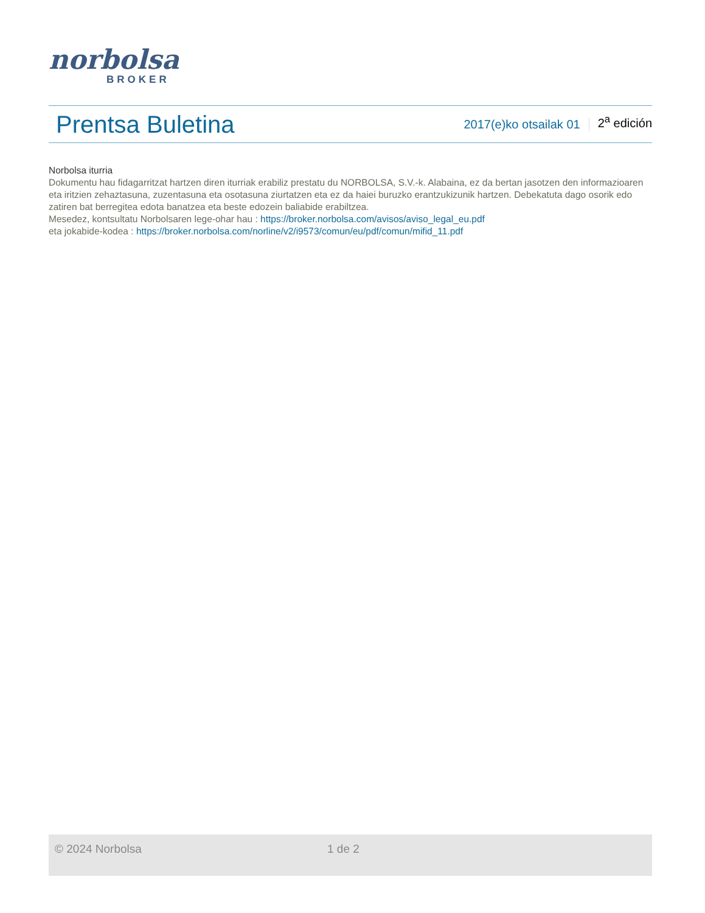norbolsa
BROKER
Prentsa Buletina
2017(e)ko otsailak 01 2<sup>a</sup> edición
Norbolsa iturria
Dokumentu hau fidagarritzat hartzen diren iturriak erabiliz prestatu du NORBOLSA, S.V.-k. Alabaina, ez da bertan jasotzen den informazioaren eta iritzien zehaztasuna, zuzentasuna eta osotasuna ziurtatzen eta ez da haiei buruzko erantzukizunik hartzen. Debekatuta dago osorik edo zatiren bat berregitea edota banatzea eta beste edozein baliabide erabiltzea.
Mesedez, kontsultatu Norbolsaren lege-ohar hau : https://broker.norbolsa.com/avisos/aviso_legal_eu.pdf
eta jokabide-kodea : https://broker.norbolsa.com/norline/v2/i9573/comun/eu/pdf/comun/mifid_11.pdf
© 2024 Norbolsa 1 de 2